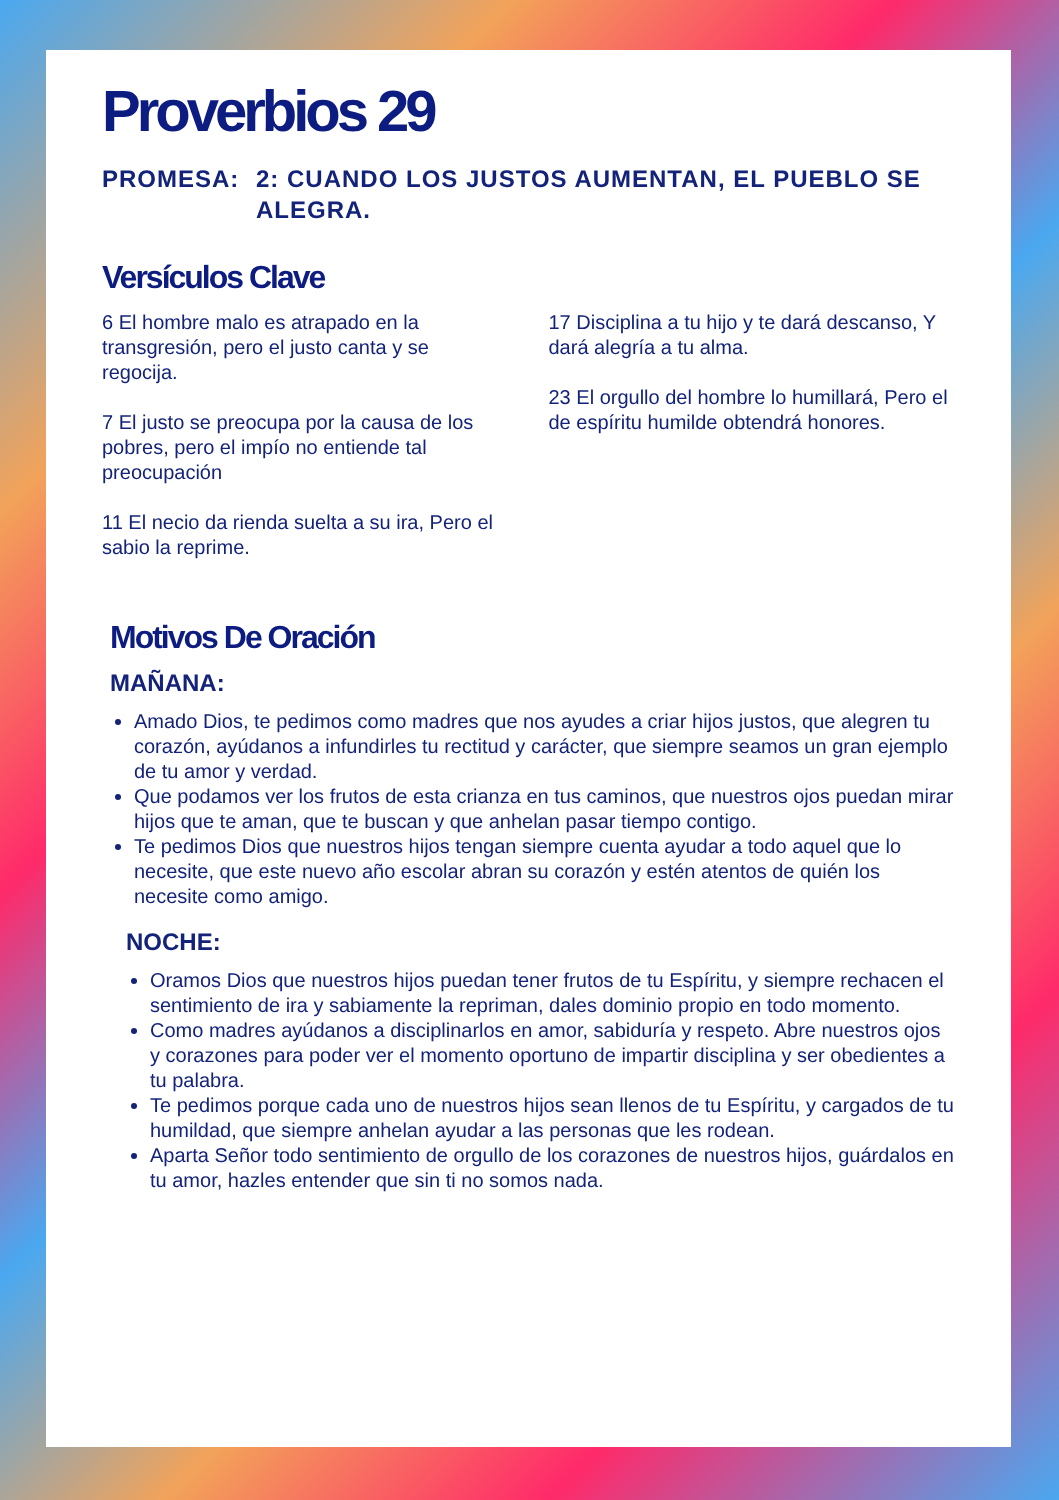Proverbios 29
PROMESA: 2: CUANDO LOS JUSTOS AUMENTAN, EL PUEBLO SE ALEGRA.
Versículos Clave
6 El hombre malo es atrapado en la transgresión, pero el justo canta y se regocija.
7 El justo se preocupa por la causa de los pobres, pero el impío no entiende tal preocupación
11 El necio da rienda suelta a su ira, Pero el sabio la reprime.
17 Disciplina a tu hijo y te dará descanso, Y dará alegría a tu alma.
23 El orgullo del hombre lo humillará, Pero el de espíritu humilde obtendrá honores.
Motivos De Oración
MAÑANA:
Amado Dios, te pedimos como madres que nos ayudes a criar hijos justos, que alegren tu corazón, ayúdanos a infundirles tu rectitud y carácter, que siempre seamos un gran ejemplo de tu amor y verdad.
Que podamos ver los frutos de esta crianza en tus caminos, que nuestros ojos puedan mirar hijos que te aman, que te buscan y que anhelan pasar tiempo contigo.
Te pedimos Dios que nuestros hijos tengan siempre cuenta ayudar a todo aquel que lo necesite, que este nuevo año escolar abran su corazón y estén atentos de quién los necesite como amigo.
NOCHE:
Oramos Dios que nuestros hijos puedan tener frutos de tu Espíritu, y siempre rechacen el sentimiento de ira y sabiamente la repriman, dales dominio propio en todo momento.
Como madres ayúdanos a disciplinarlos en amor, sabiduría y respeto. Abre nuestros ojos y corazones para poder ver el momento oportuno de impartir disciplina y ser obedientes a tu palabra.
Te pedimos porque cada uno de nuestros hijos sean llenos de tu Espíritu, y cargados de tu humildad, que siempre anhelan ayudar a las personas que les rodean.
Aparta Señor todo sentimiento de orgullo de los corazones de nuestros hijos, guárdalos en tu amor, hazles entender que sin ti no somos nada.